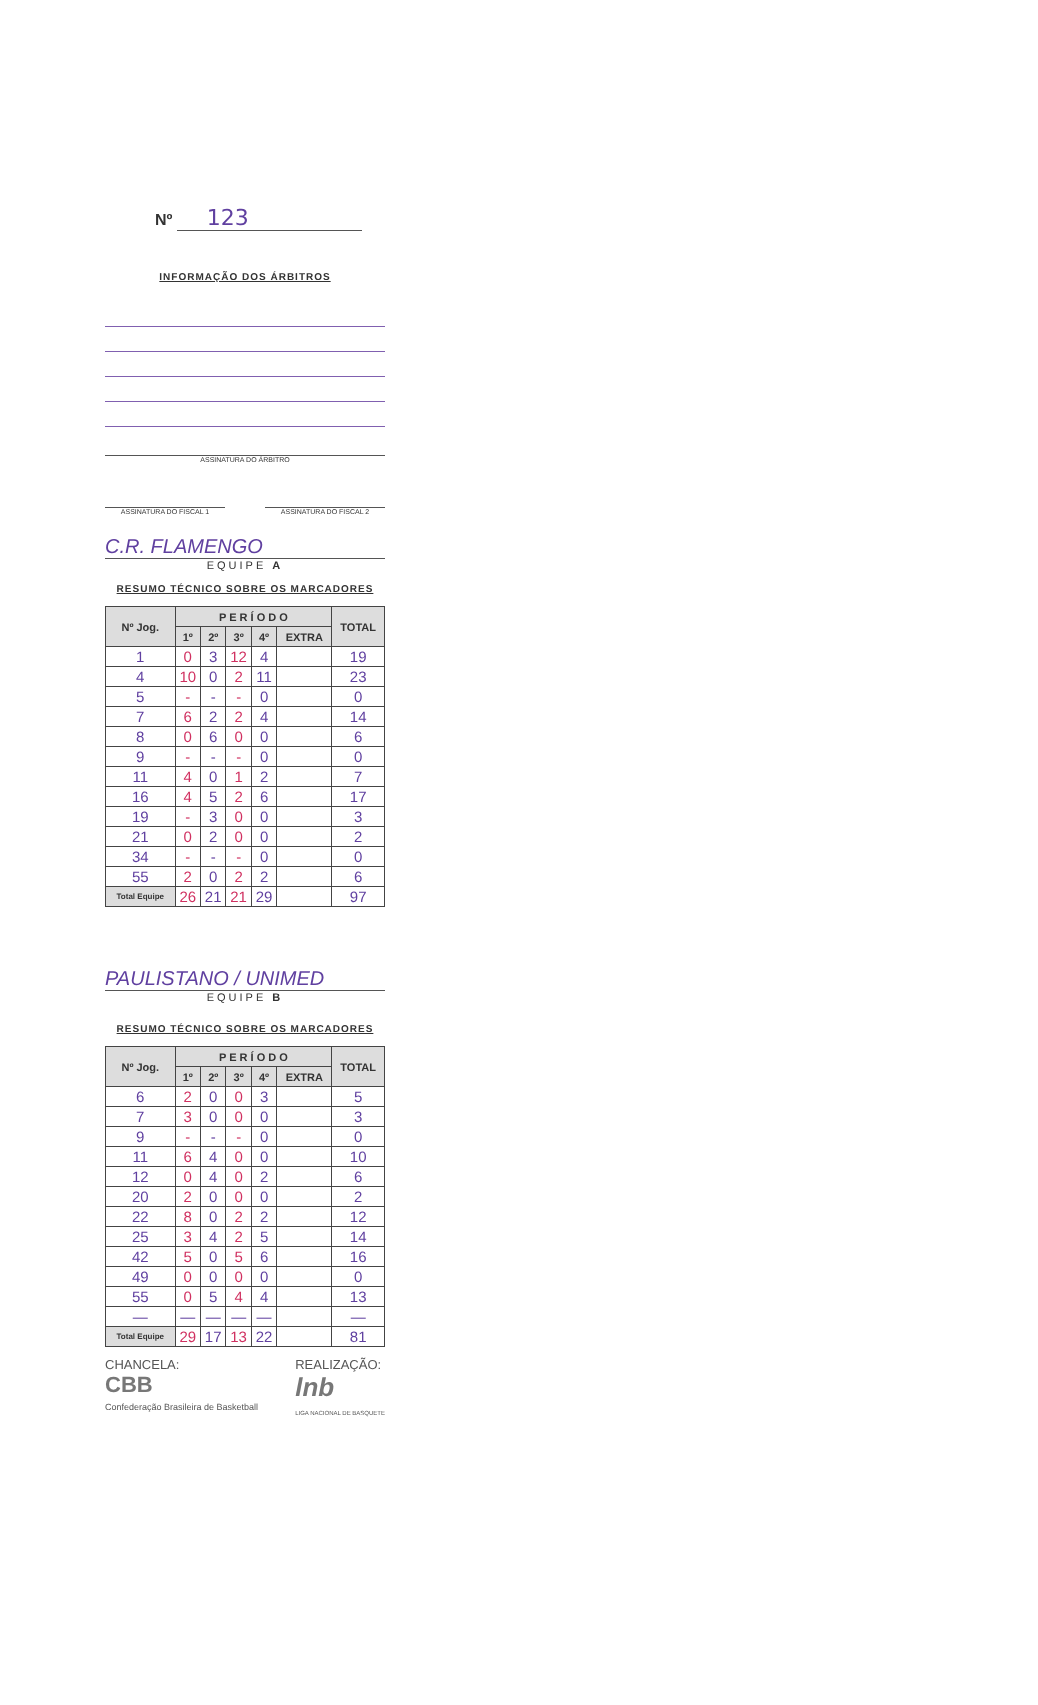Nº 123
INFORMAÇÃO DOS ÁRBITROS
ASSINATURA DO ÁRBITRO
ASSINATURA DO FISCAL 1 ASSINATURA DO FISCAL 2
C.R. FLAMENGO
EQUIPE A
RESUMO TÉCNICO SOBRE OS MARCADORES
| Nº Jog. | P E R Í O D O | | | | | TOTAL |
| --- | --- | --- | --- | --- | --- | --- |
| | 1º | 2º | 3º | 4º | EXTRA | |
| 1 | 0 | 3 | 12 | 4 | | 19 |
| 4 | 10 | 0 | 2 | 11 | | 23 |
| 5 | - | - | - | 0 | | 0 |
| 7 | 6 | 2 | 2 | 4 | | 14 |
| 8 | 0 | 6 | 0 | 0 | | 6 |
| 9 | - | - | - | 0 | | 0 |
| 11 | 4 | 0 | 1 | 2 | | 7 |
| 16 | 4 | 5 | 2 | 6 | | 17 |
| 19 | - | 3 | 0 | 0 | | 3 |
| 21 | 0 | 2 | 0 | 0 | | 2 |
| 34 | - | - | - | 0 | | 0 |
| 55 | 2 | 0 | 2 | 2 | | 6 |
| Total Equipe | 26 | 21 | 21 | 29 | | 97 |
PAULISTANO / UNIMED
EQUIPE B
RESUMO TÉCNICO SOBRE OS MARCADORES
| Nº Jog. | P E R Í O D O | | | | | TOTAL |
| --- | --- | --- | --- | --- | --- | --- |
| | 1º | 2º | 3º | 4º | EXTRA | |
| 6 | 2 | 0 | 0 | 3 | | 5 |
| 7 | 3 | 0 | 0 | 0 | | 3 |
| 9 | - | - | - | 0 | | 0 |
| 11 | 6 | 4 | 0 | 0 | | 10 |
| 12 | 0 | 4 | 0 | 2 | | 6 |
| 20 | 2 | 0 | 0 | 0 | | 2 |
| 22 | 8 | 0 | 2 | 2 | | 12 |
| 25 | 3 | 4 | 2 | 5 | | 14 |
| 42 | 5 | 0 | 5 | 6 | | 16 |
| 49 | 0 | 0 | 0 | 0 | | 0 |
| 55 | 0 | 5 | 4 | 4 | | 13 |
| — | — | — | — | — | | — |
| Total Equipe | 29 | 17 | 13 | 22 | | 81 |
CHANCELA:
CBB
Confederação Brasileira de Basketball
REALIZAÇÃO:
lnb
LIGA NACIONAL DE BASQUETE